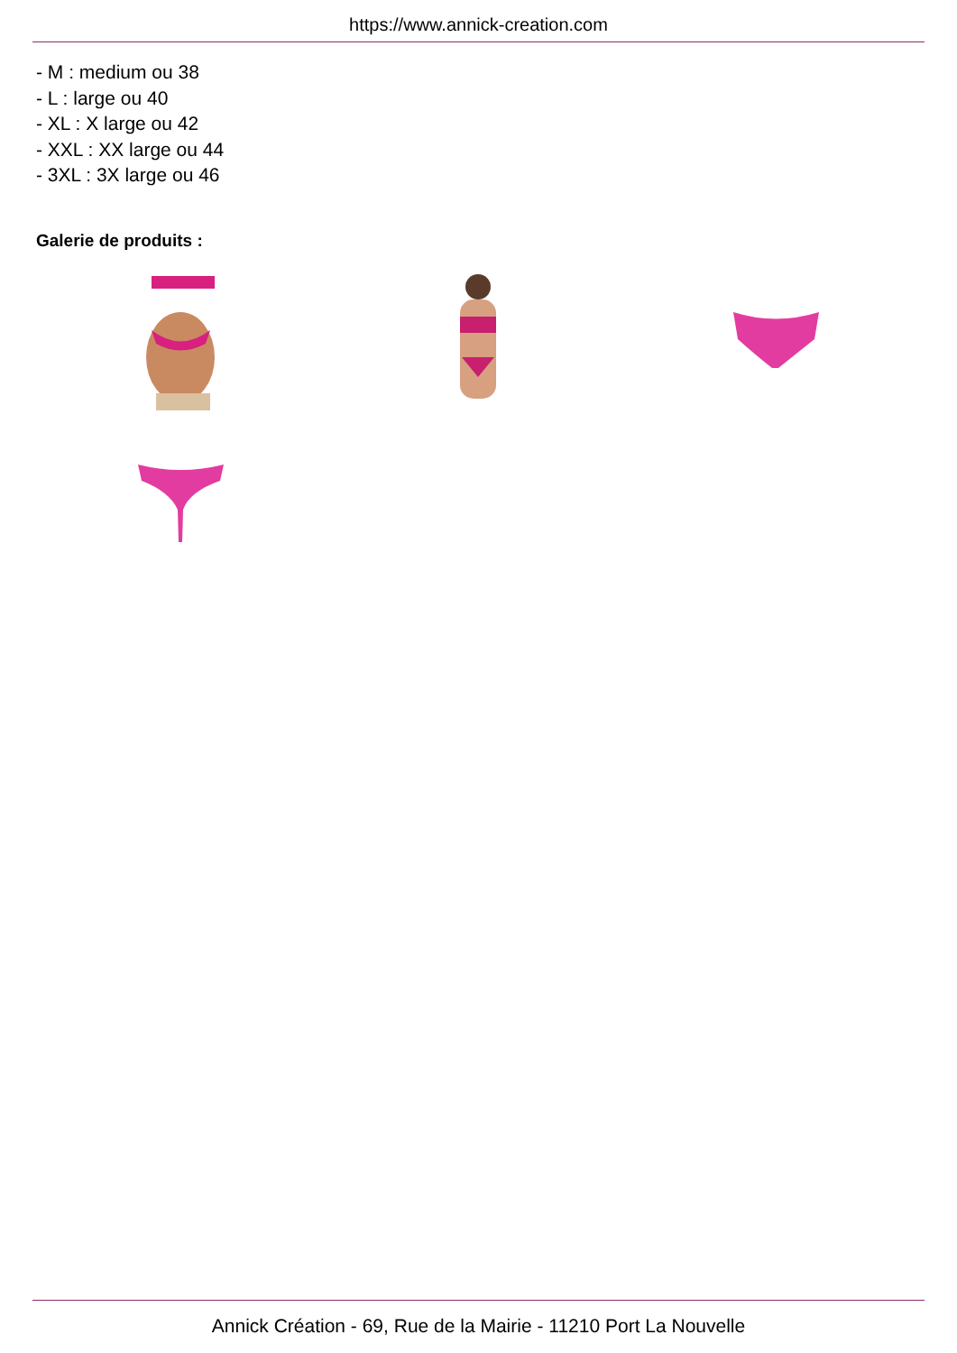https://www.annick-creation.com
- M : medium ou 38
- L : large ou 40
- XL : X large ou 42
- XXL : XX large ou 44
- 3XL : 3X large ou 46
Galerie de produits :
Annick Création - 69, Rue de la Mairie - 11210 Port La Nouvelle